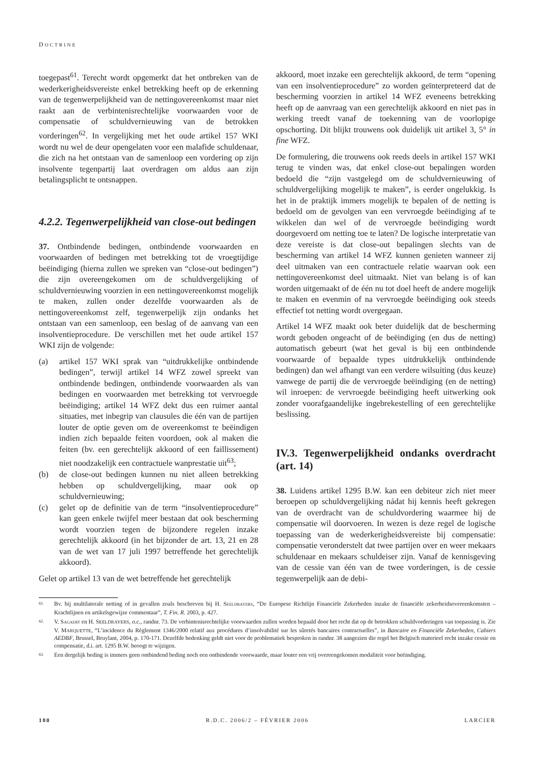DOCTRINE
toegepast<sup>61</sup>. Terecht wordt opgemerkt dat het ontbreken van de wederkerigheidsvereiste enkel betrekking heeft op de erkenning van de tegenwerpelijkheid van de nettingovereenkomst maar niet raakt aan de verbintenisrechtelijke voorwaarden voor de compensatie of schuldvernieuwing van de betrokken vorderingen<sup>62</sup>. In vergelijking met het oude artikel 157 WKI wordt nu wel de deur opengelaten voor een malafide schuldenaar, die zich na het ontstaan van de samenloop een vordering op zijn insolvente tegenpartij laat overdragen om aldus aan zijn betalingsplicht te ontsnappen.
4.2.2. Tegenwerpelijkheid van close-out bedingen
37. Ontbindende bedingen, ontbindende voorwaarden en voorwaarden of bedingen met betrekking tot de vroegtijdige beëindiging (hierna zullen we spreken van “close-out bedingen”) die zijn overeengekomen om de schuldvergelijking of schuldvernieuwing voorzien in een nettingovereenkomst mogelijk te maken, zullen onder dezelfde voorwaarden als de nettingovereenkomst zelf, tegenwerpelijk zijn ondanks het ontstaan van een samenloop, een beslag of de aanvang van een insolventieprocedure. De verschillen met het oude artikel 157 WKI zijn de volgende:
(a) artikel 157 WKI sprak van “uitdrukkelijke ontbindende bedingen”, terwijl artikel 14 WFZ zowel spreekt van ontbindende bedingen, ontbindende voorwaarden als van bedingen en voorwaarden met betrekking tot vervroegde beëindiging; artikel 14 WFZ dekt dus een ruimer aantal situaties, met inbegrip van clausules die één van de partijen louter de optie geven om de overeenkomst te beëindigen indien zich bepaalde feiten voordoen, ook al maken die feiten (bv. een gerechtelijk akkoord of een faillissement) niet noodzakelijk een contractuele wanprestatie uit<sup>63</sup>;
(b) de close-out bedingen kunnen nu niet alleen betrekking hebben op schuldvergelijking, maar ook op schuldvernieuwing;
(c) gelet op de definitie van de term “insolventieprocedure” kan geen enkele twijfel meer bestaan dat ook bescherming wordt voorzien tegen de bijzondere regelen inzake gerechtelijk akkoord (in het bijzonder de art. 13, 21 en 28 van de wet van 17 juli 1997 betreffende het gerechtelijk akkoord).
Gelet op artikel 13 van de wet betreffende het gerechtelijk
akkoord, moet inzake een gerechtelijk akkoord, de term “opening van een insolventieprocedure” zo worden geïnterpreteerd dat de bescherming voorzien in artikel 14 WFZ eveneens betrekking heeft op de aanvraag van een gerechtelijk akkoord en niet pas in werking treedt vanaf de toekenning van de voorlopige opschorting. Dit blijkt trouwens ook duidelijk uit artikel 3, 5° in fine WFZ.
De formulering, die trouwens ook reeds deels in artikel 157 WKI terug te vinden was, dat enkel close-out bepalingen worden bedoeld die “zijn vastgelegd om de schuldvernieuwing of schuldvergelijking mogelijk te maken”, is eerder ongelukkig. Is het in de praktijk immers mogelijk te bepalen of de netting is bedoeld om de gevolgen van een vervroegde beëindiging af te wikkelen dan wel of de vervroegde beëindiging wordt doorgevoerd om netting toe te laten? De logische interpretatie van deze vereiste is dat close-out bepalingen slechts van de bescherming van artikel 14 WFZ kunnen genieten wanneer zij deel uitmaken van een contractuele relatie waarvan ook een nettingovereenkomst deel uitmaakt. Niet van belang is of kan worden uitgemaakt of de één nu tot doel heeft de andere mogelijk te maken en evenmin of na vervroegde beëindiging ook steeds effectief tot netting wordt overgegaan.
Artikel 14 WFZ maakt ook beter duidelijk dat de bescherming wordt geboden ongeacht of de beëindiging (en dus de netting) automatisch gebeurt (wat het geval is bij een ontbindende voorwaarde of bepaalde types uitdrukkelijk ontbindende bedingen) dan wel afhangt van een verdere wilsuiting (dus keuze) vanwege de partij die de vervroegde beëindiging (en de netting) wil inroepen: de vervroegde beëindiging heeft uitwerking ook zonder voorafgaandelijke ingebrekestelling of een gerechtelijke beslissing.
IV.3. Tegenwerpelijkheid ondanks overdracht (art. 14)
38. Luidens artikel 1295 B.W. kan een debiteur zich niet meer beroepen op schuldvergelijking nádat hij kennis heeft gekregen van de overdracht van de schuldvordering waarmee hij de compensatie wil doorvoeren. In wezen is deze regel de logische toepassing van de wederkerigheidsvereiste bij compensatie: compensatie veronderstelt dat twee partijen over en weer mekaars schuldenaar en mekaars schuldeiser zijn. Vanaf de kennisgeving van de cessie van één van de twee vorderingen, is de cessie tegenwerpelijk aan de debi-
61. Bv. bij multilaterale netting of in gevallen zoals beschreven bij H. SEELDRAYERS, “De Europese Richtlijn Financiële Zekerheden inzake de financiële zekerheidsovereenkomsten – Krachtlijnen en artikelsgewijze commentaar”, T. Fin. R. 2003, p. 427.
62. V. SAGAERT en H. SEELDRAYERS, o.c., randnr. 73. De verbintenisrechtelijke voorwaarden zullen worden bepaald door het recht dat op de betrokken schuldvorderingen van toepassing is. Zie V. MARQUETTE, “L’incidence du Règlement 1346/2000 relatif aux procédures d’insolvabilité sur les sûretés bancaires contractuelles”, in Bancaire en Financiële Zekerheden, Cahiers AEDBF, Brussel, Bruylant, 2004, p. 170-171. Dezelfde bedenking geldt niet voor de problematiek besproken in randnr. 38 aangezien die regel het Belgisch materieel recht inzake cessie en compensatie, d.i. art. 1295 B.W. beoogt te wijzigen.
63. Een dergelijk beding is immers geen ontbindend beding noch een ontbindende voorwaarde, maar louter een vrij overeengekomen modaliteit voor beëindiging.
180 R.D.C. 2006/2 – FÉVRIER 2006 LARCIER